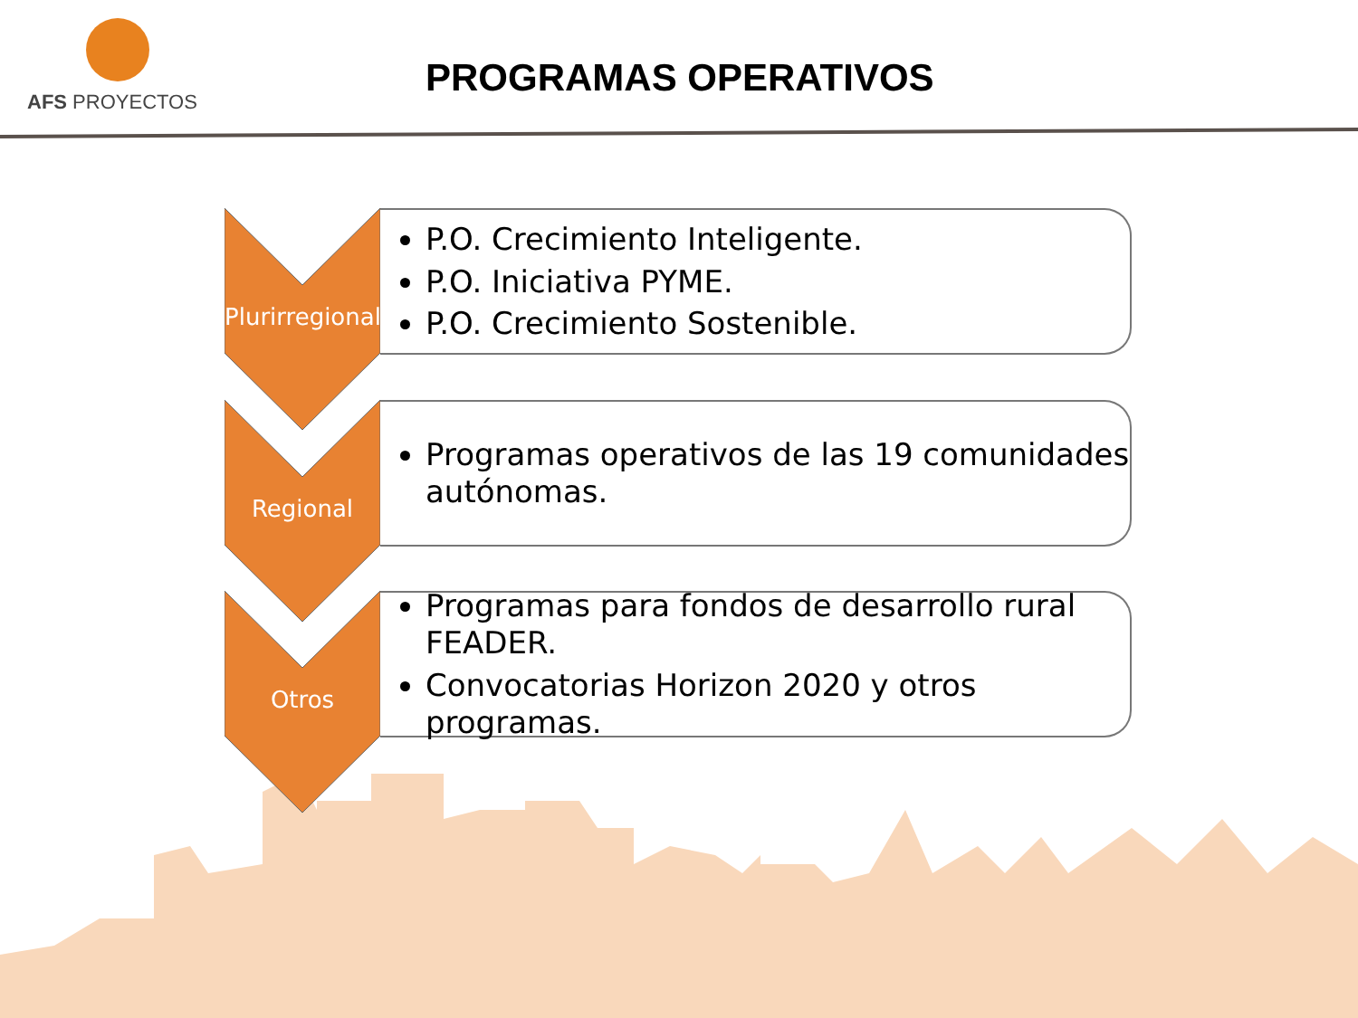AFS PROYECTOS
PROGRAMAS OPERATIVOS
Plurirregional
P.O. Crecimiento Inteligente.
P.O. Iniciativa PYME.
P.O. Crecimiento Sostenible.
Regional
Programas operativos de las 19 comunidades autónomas.
Otros
Programas para fondos de desarrollo rural FEADER.
Convocatorias Horizon 2020 y otros programas.